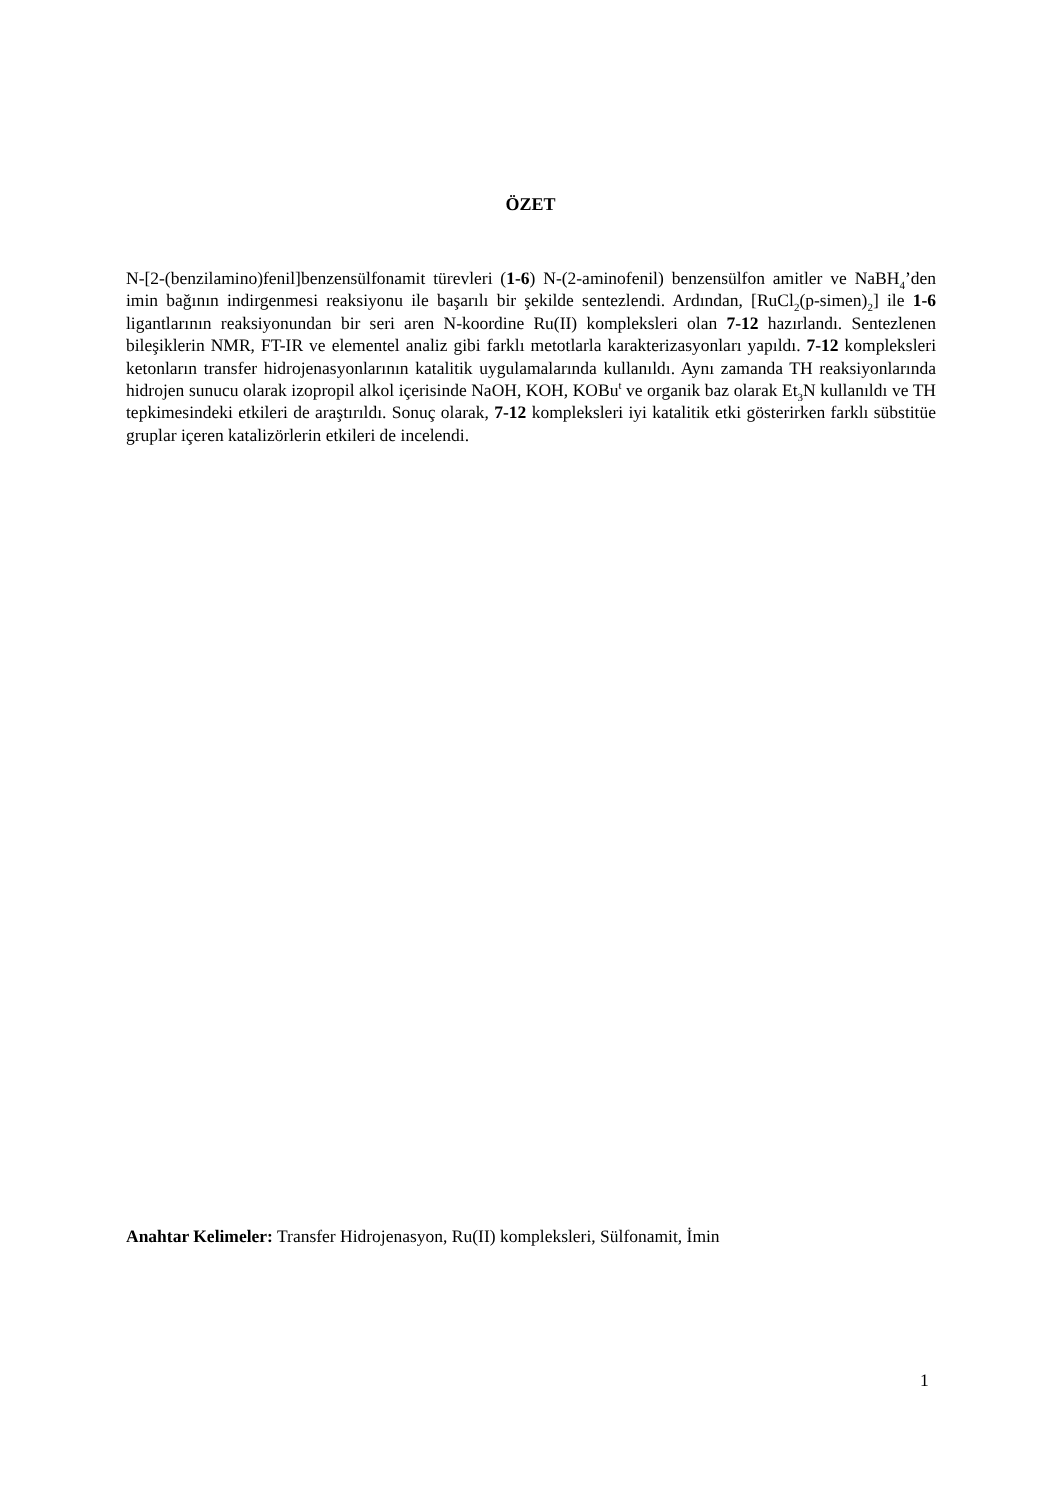ÖZET
N-[2-(benzilamino)fenil]benzensülfonamit türevleri (1-6) N-(2-aminofenil) benzensülfon amitler ve NaBH<sub>4</sub>’den imin bağının indirgenmesi reaksiyonu ile başarılı bir şekilde sentezlendi. Ardından, [RuCl<sub>2</sub>(p-simen)<sub>2</sub>] ile 1-6 ligantlarının reaksiyonundan bir seri aren N-koordine Ru(II) kompleksleri olan 7-12 hazırlandı. Sentezlenen bileşiklerin NMR, FT-IR ve elementel analiz gibi farklı metotlarla karakterizasyonları yapıldı. 7-12 kompleksleri ketonların transfer hidrojenasyonlarının katalitik uygulamalarında kullanıldı. Aynı zamanda TH reaksiyonlarında hidrojen sunucu olarak izopropil alkol içerisinde NaOH, KOH, KOBu<sup>t</sup> ve organik baz olarak Et<sub>3</sub>N kullanıldı ve TH tepkimesindeki etkileri de araştırıldı. Sonuç olarak, 7-12 kompleksleri iyi katalitik etki gösterirken farklı sübstitüe gruplar içeren katalizörlerin etkileri de incelendi.
Anahtar Kelimeler: Transfer Hidrojenasyon, Ru(II) kompleksleri, Sülfonamit, İmin
1